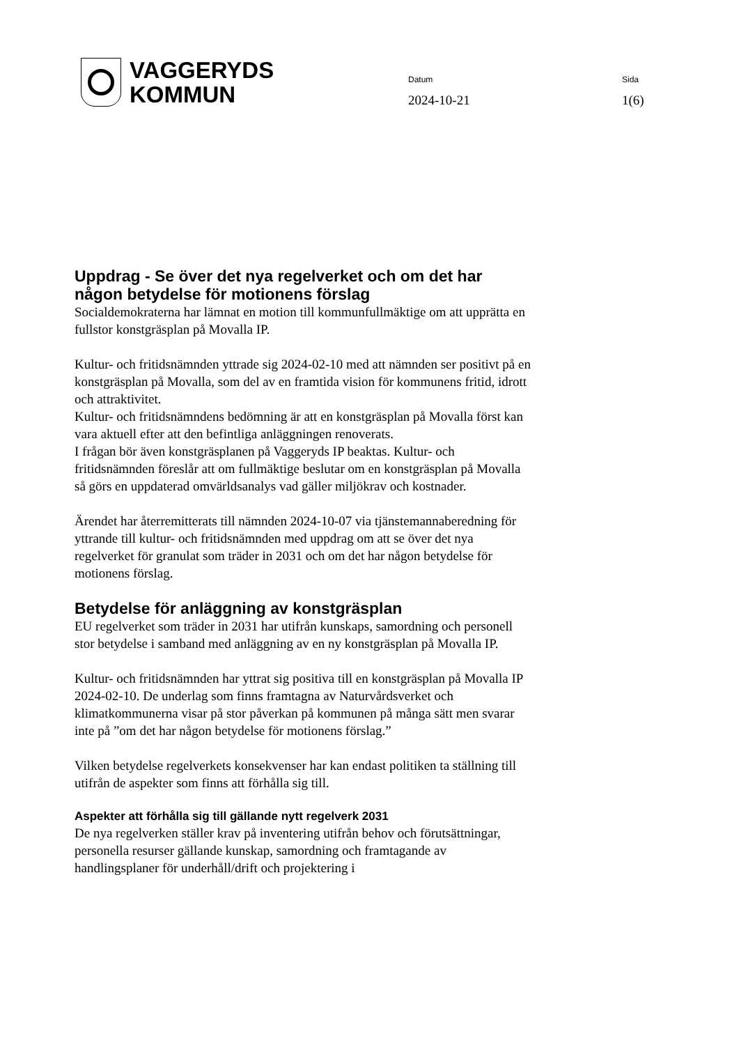VAGGERYDS
KOMMUN
Datum
2024-10-21
Sida
1(6)
Uppdrag - Se över det nya regelverket och om det har någon betydelse för motionens förslag
Socialdemokraterna har lämnat en motion till kommunfullmäktige om att upprätta en fullstor konstgräsplan på Movalla IP.
Kultur- och fritidsnämnden yttrade sig 2024-02-10 med att nämnden ser positivt på en konstgräsplan på Movalla, som del av en framtida vision för kommunens fritid, idrott och attraktivitet.
Kultur- och fritidsnämndens bedömning är att en konstgräsplan på Movalla först kan vara aktuell efter att den befintliga anläggningen renoverats.
I frågan bör även konstgräsplanen på Vaggeryds IP beaktas. Kultur- och fritidsnämnden föreslår att om fullmäktige beslutar om en konstgräsplan på Movalla så görs en uppdaterad omvärldsanalys vad gäller miljökrav och kostnader.
Ärendet har återremitterats till nämnden 2024-10-07 via tjänstemannaberedning för yttrande till kultur- och fritidsnämnden med uppdrag om att se över det nya regelverket för granulat som träder in 2031 och om det har någon betydelse för motionens förslag.
Betydelse för anläggning av konstgräsplan
EU regelverket som träder in 2031 har utifrån kunskaps, samordning och personell stor betydelse i samband med anläggning av en ny konstgräsplan på Movalla IP.
Kultur- och fritidsnämnden har yttrat sig positiva till en konstgräsplan på Movalla IP 2024-02-10. De underlag som finns framtagna av Naturvårdsverket och klimatkommunerna visar på stor påverkan på kommunen på många sätt men svarar inte på ”om det har någon betydelse för motionens förslag.”
Vilken betydelse regelverkets konsekvenser har kan endast politiken ta ställning till utifrån de aspekter som finns att förhålla sig till.
Aspekter att förhålla sig till gällande nytt regelverk 2031
De nya regelverken ställer krav på inventering utifrån behov och förutsättningar, personella resurser gällande kunskap, samordning och framtagande av handlingsplaner för underhåll/drift och projektering i